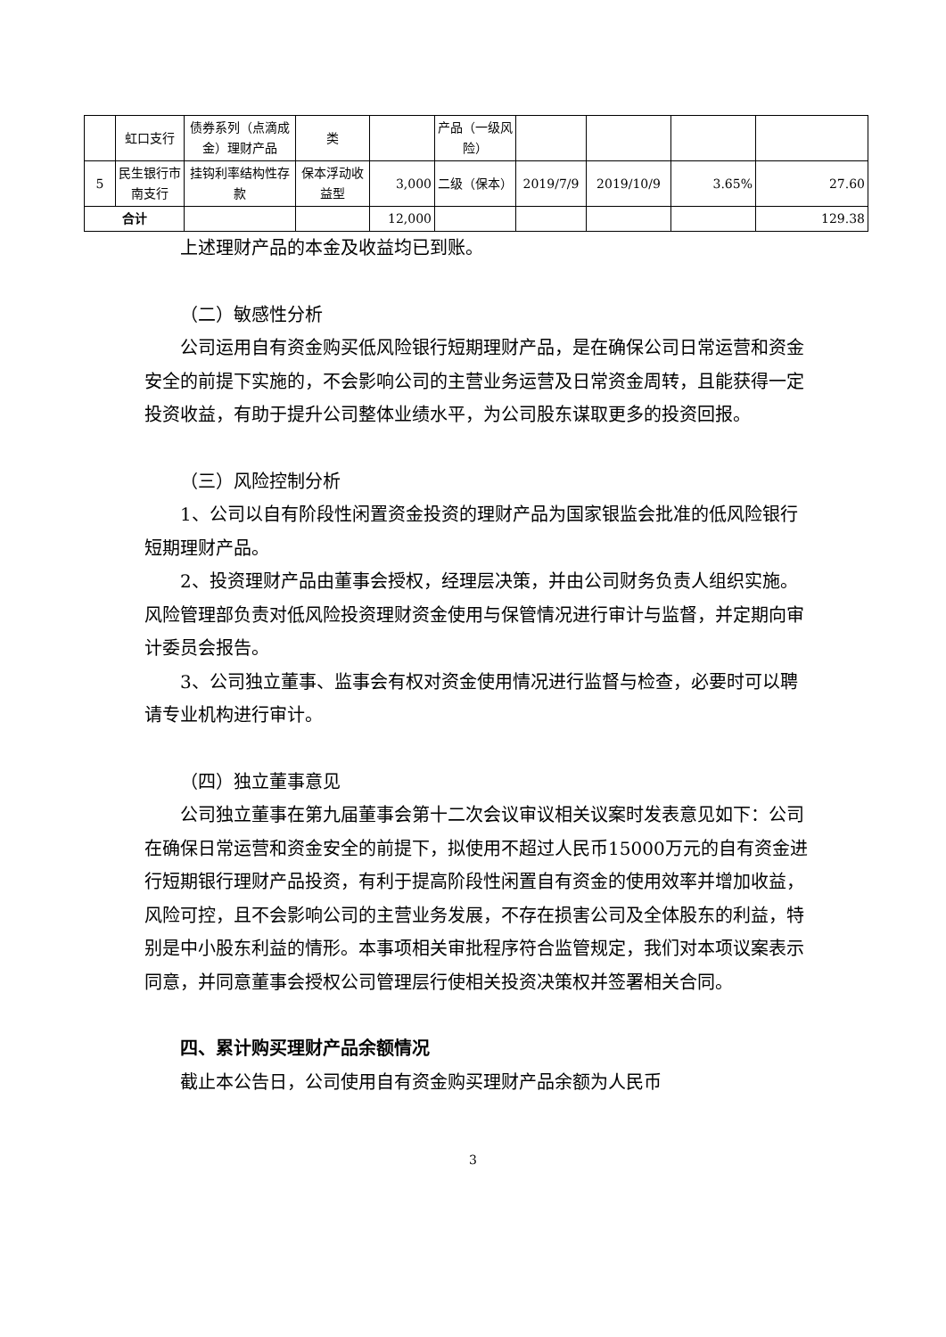| | 虹口支行 | 债券系列（点滴成金）理财产品 | 类 | | 产品（一级风险） | | | | |
| 5 | 民生银行市南支行 | 挂钩利率结构性存款 | 保本浮动收益型 | 3,000 | 二级（保本） | 2019/7/9 | 2019/10/9 | 3.65% | 27.60 |
| 合计 | | | | 12,000 | | | | | 129.38 |
上述理财产品的本金及收益均已到账。
（二）敏感性分析
公司运用自有资金购买低风险银行短期理财产品，是在确保公司日常运营和资金安全的前提下实施的，不会影响公司的主营业务运营及日常资金周转，且能获得一定投资收益，有助于提升公司整体业绩水平，为公司股东谋取更多的投资回报。
（三）风险控制分析
1、公司以自有阶段性闲置资金投资的理财产品为国家银监会批准的低风险银行短期理财产品。
2、投资理财产品由董事会授权，经理层决策，并由公司财务负责人组织实施。风险管理部负责对低风险投资理财资金使用与保管情况进行审计与监督，并定期向审计委员会报告。
3、公司独立董事、监事会有权对资金使用情况进行监督与检查，必要时可以聘请专业机构进行审计。
（四）独立董事意见
公司独立董事在第九届董事会第十二次会议审议相关议案时发表意见如下：公司在确保日常运营和资金安全的前提下，拟使用不超过人民币15000万元的自有资金进行短期银行理财产品投资，有利于提高阶段性闲置自有资金的使用效率并增加收益，风险可控，且不会影响公司的主营业务发展，不存在损害公司及全体股东的利益，特别是中小股东利益的情形。本事项相关审批程序符合监管规定，我们对本项议案表示同意，并同意董事会授权公司管理层行使相关投资决策权并签署相关合同。
四、累计购买理财产品余额情况
截止本公告日，公司使用自有资金购买理财产品余额为人民币
3